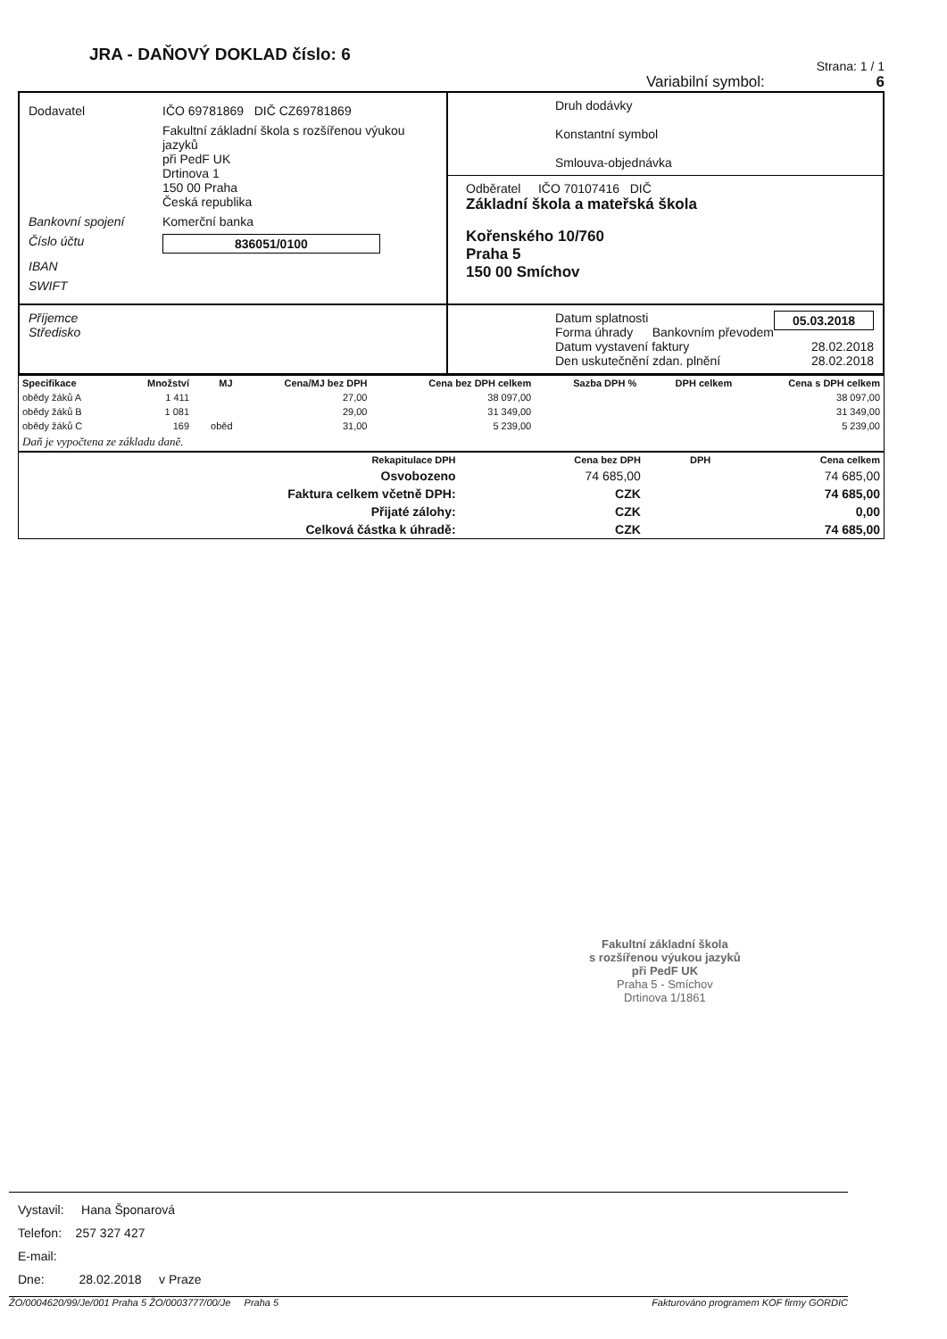JRA - DAŇOVÝ DOKLAD číslo: 6
Strana: 1 / 1
Variabilní symbol: 6
Dodavatel IČO 69781869 DIČ CZ69781869
Fakultní základní škola s rozšířenou výukou jazyků
při PedF UK
Drtinova 1
150 00 Praha
Česká republika
Bankovní spojení Komerční banka
Číslo účtu 836051/0100
IBAN
SWIFT
Druh dodávky
Konstantní symbol
Smlouva-objednávka
Odběratel IČO 70107416 DIČ
Základní škola a mateřská škola
Kořenského 10/760
Praha 5
150 00 Smíchov
Příjemce
Středisko
Datum splatnosti 05.03.2018
Forma úhrady Bankovním převodem
Datum vystavení faktury 28.02.2018
Den uskutečnění zdan. plnění 28.02.2018
| Specifikace | Množství | MJ | Cena/MJ bez DPH | Cena bez DPH celkem | Sazba DPH % | DPH celkem | Cena s DPH celkem |
| --- | --- | --- | --- | --- | --- | --- | --- |
| obědy žáků A | 1 411 | | 27,00 | 38 097,00 | | | 38 097,00 |
| obědy žáků B | 1 081 | | 29,00 | 31 349,00 | | | 31 349,00 |
| obědy žáků C | 169 | oběd | 31,00 | 5 239,00 | | | 5 239,00 |
| Daň je vypočtena ze základu daně. | | | | | | | |
| Rekapitulace DPH | Cena bez DPH | DPH | Cena celkem |
| --- | --- | --- | --- |
| Osvobozeno | 74 685,00 | | 74 685,00 |
| Faktura celkem včetně DPH: | CZK | | 74 685,00 |
| Přijaté zálohy: | CZK | | 0,00 |
| Celková částka k úhradě: | CZK | | 74 685,00 |
Fakultní základní škola
s rozšířenou výukou jazyků
při PedF UK
Praha 5 - Smíchov
Drtinova 1/1861
Vystavil: Hana Šponarová
Telefon: 257 327 427
E-mail:
Dne: 28.02.2018 v Praze
ŽO/0004620/99/Je/001 Praha 5 ŽO/0003777/00/Je Praha 5 Fakturováno programem KOF firmy GORDIC